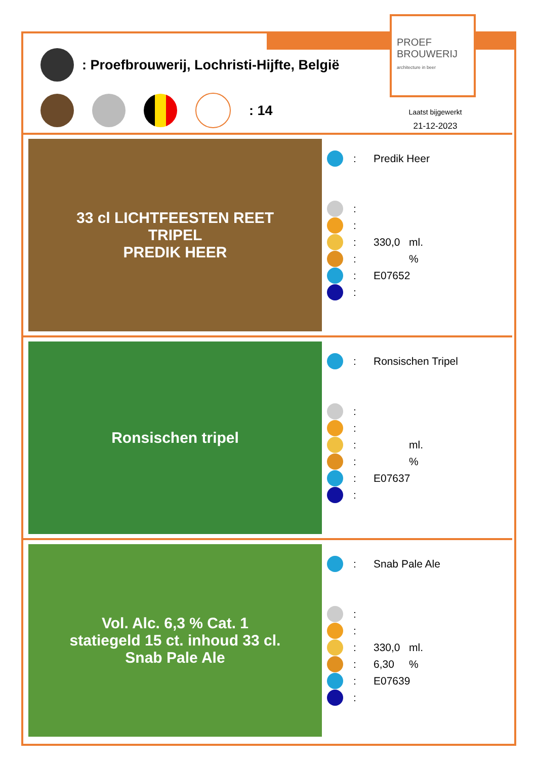PROEF
BROUWERIJ
architecture in beer
: Proefbrouwerij, Lochristi-Hijfte, België
: 14
Laatst bijgewerkt
21-12-2023
33 cl LICHTFEESTEN REET
TRIPEL
PREDIK HEER
: Predik Heer
:
:
: 330,0 ml.
: %
: E07652
:
Ronsischen tripel
: Ronsischen Tripel
:
:
: ml.
: %
: E07637
:
Vol. Alc. 6,3 % Cat. 1
statiegeld 15 ct. inhoud 33 cl.
Snab Pale Ale
: Snab Pale Ale
:
:
: 330,0 ml.
: 6,30%
: E07639
: